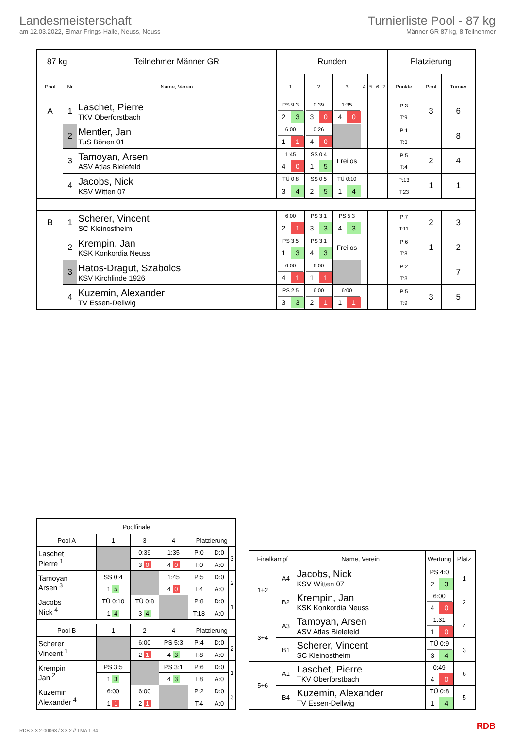Landesmeisterschaft
am 12.03.2022, Elmar-Frings-Halle, Neuss, Neuss
Turnierliste Pool - 87 kg
Männer GR 87 kg, 8 Teilnehmer
| 87 kg | | Teilnehmer Männer GR | Runden | | | | | | | Platzierung | | |
| Pool | Nr | Name, Verein | 1 | 2 | 3 | 4 | 5 | 6 | 7 | Punkte | Pool | Turnier |
| A | 1 | Laschet, Pierre TKV Oberforstbach | PS 9:3 2 3 | 0:39 3 0 | 1:35 4 0 | | | | | P:3 T:9 | 3 | 6 |
| | 2 | Mentler, Jan TuS Bönen 01 | 6:00 1 1 | 0:26 4 0 | | | | | | P:1 T:3 | | 8 |
| | 3 | Tamoyan, Arsen ASV Atlas Bielefeld | 1:45 4 0 | SS 0:4 1 5 | Freilos | | | | | P:5 T:4 | 2 | 4 |
| | 4 | Jacobs, Nick KSV Witten 07 | TÜ 0:8 3 4 | SS 0:5 2 5 | TÜ 0:10 1 4 | | | | | P:13 T:23 | 1 | 1 |
| B | 1 | Scherer, Vincent SC Kleinostheim | 6:00 2 1 | PS 3:1 3 3 | PS 5:3 4 3 | | | | | P:7 T:11 | 2 | 3 |
| | 2 | Krempin, Jan KSK Konkordia Neuss | PS 3:5 1 3 | PS 3:1 4 3 | Freilos | | | | | P:6 T:8 | 1 | 2 |
| | 3 | Hatos-Dragut, Szabolcs KSV Kirchlinde 1926 | 6:00 4 1 | 6:00 1 1 | | | | | | P:2 T:3 | | 7 |
| | 4 | Kuzemin, Alexander TV Essen-Dellwig | PS 2:5 3 3 | 6:00 2 1 | 6:00 1 1 | | | | | P:5 T:9 | 3 | 5 |
| Poolfinale | | | | | | |
| Pool A | 1 | 3 | 4 | Platzierung | | |
| Laschet Pierre <sup>1</sup> | | 0:39 | 1:35 | P:0 | D:0 | 3 |
| | | 3 0 | 4 0 | T:0 | A:0 | |
| Tamoyan Arsen <sup>3</sup> | SS 0:4 | | 1:45 | P:5 | D:0 | 2 |
| | 1 5 | | 4 0 | T:4 | A:0 | |
| Jacobs Nick <sup>4</sup> | TÜ 0:10 | TÜ 0:8 | | P:8 | D:0 | 1 |
| | 1 4 | 3 4 | | T:18 | A:0 | |
| Pool B | 1 | 2 | 4 | Platzierung | | |
| Scherer Vincent <sup>1</sup> | | 6:00 | PS 5:3 | P:4 | D:0 | 2 |
| | | 2 1 | 4 3 | T:8 | A:0 | |
| Krempin Jan <sup>2</sup> | PS 3:5 | | PS 3:1 | P:6 | D:0 | 1 |
| | 1 3 | | 4 3 | T:8 | A:0 | |
| Kuzemin Alexander <sup>4</sup> | 6:00 | 6:00 | | P:2 | D:0 | 3 |
| | 1 1 | 2 1 | | T:4 | A:0 | |
| Finalkampf | | Name, Verein | Wertung | Platz |
| 1+2 | A4 | Jacobs, Nick KSV Witten 07 | PS 4:0 2 3 | 1 |
| | B2 | Krempin, Jan KSK Konkordia Neuss | 6:00 4 0 | 2 |
| 3+4 | A3 | Tamoyan, Arsen ASV Atlas Bielefeld | 1:31 1 0 | 4 |
| | B1 | Scherer, Vincent SC Kleinostheim | TÜ 0:9 3 4 | 3 |
| 5+6 | A1 | Laschet, Pierre TKV Oberforstbach | 0:49 4 0 | 6 |
| | B4 | Kuzemin, Alexander TV Essen-Dellwig | TÜ 0:8 1 4 | 5 |
RDB 3.3.2-00063 / 3.3.2 // TMA 1.34 RDB